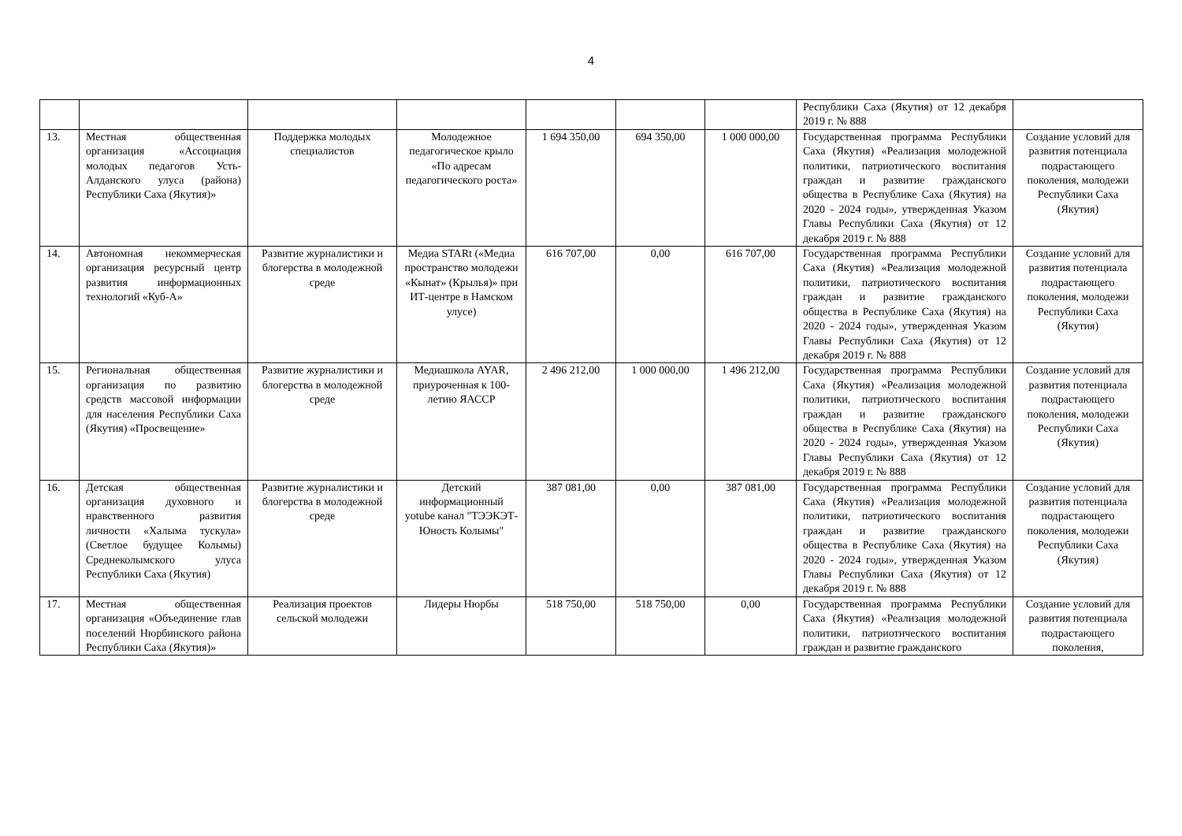4
| | | | | | | | Республики Саха (Якутия) от 12 декабря 2019 г. № 888 | |
| 13. | Местная общественная организация «Ассоциация молодых педагогов Усть-Алданского улуса (района) Республики Саха (Якутия)» | Поддержка молодых специалистов | Молодежное педагогическое крыло «По адресам педагогического роста» | 1 694 350,00 | 694 350,00 | 1 000 000,00 | Государственная программа Республики Саха (Якутия) «Реализация молодежной политики, патриотического воспитания граждан и развитие гражданского общества в Республике Саха (Якутия) на 2020 - 2024 годы», утвержденная Указом Главы Республики Саха (Якутия) от 12 декабря 2019 г. № 888 | Создание условий для развития потенциала подрастающего поколения, молодежи Республики Саха (Якутия) |
| 14. | Автономная некоммерческая организация ресурсный центр развития информационных технологий «Куб-А» | Развитие журналистики и блогерства в молодежной среде | Медиа STARt («Медиа пространство молодежи «Кынат» (Крылья)» при ИТ-центре в Намском улусе) | 616 707,00 | 0,00 | 616 707,00 | Государственная программа Республики Саха (Якутия) «Реализация молодежной политики, патриотического воспитания граждан и развитие гражданского общества в Республике Саха (Якутия) на 2020 - 2024 годы», утвержденная Указом Главы Республики Саха (Якутия) от 12 декабря 2019 г. № 888 | Создание условий для развития потенциала подрастающего поколения, молодежи Республики Саха (Якутия) |
| 15. | Региональная общественная организация по развитию средств массовой информации для населения Республики Саха (Якутия) «Просвещение» | Развитие журналистики и блогерства в молодежной среде | Медиашкола AYAR, приуроченная к 100-летию ЯАССР | 2 496 212,00 | 1 000 000,00 | 1 496 212,00 | Государственная программа Республики Саха (Якутия) «Реализация молодежной политики, патриотического воспитания граждан и развитие гражданского общества в Республике Саха (Якутия) на 2020 - 2024 годы», утвержденная Указом Главы Республики Саха (Якутия) от 12 декабря 2019 г. № 888 | Создание условий для развития потенциала подрастающего поколения, молодежи Республики Саха (Якутия) |
| 16. | Детская общественная организация духовного и нравственного развития личности «Халыма тускула» (Светлое будущее Колымы) Среднеколымского улуса Республики Саха (Якутия) | Развитие журналистики и блогерства в молодежной среде | Детский информационный yotube канал "ТЭЭКЭТ-Юность Колымы" | 387 081,00 | 0,00 | 387 081,00 | Государственная программа Республики Саха (Якутия) «Реализация молодежной политики, патриотического воспитания граждан и развитие гражданского общества в Республике Саха (Якутия) на 2020 - 2024 годы», утвержденная Указом Главы Республики Саха (Якутия) от 12 декабря 2019 г. № 888 | Создание условий для развития потенциала подрастающего поколения, молодежи Республики Саха (Якутия) |
| 17. | Местная общественная организация «Объединение глав поселений Нюрбинского района Республики Саха (Якутия)» | Реализация проектов сельской молодежи | Лидеры Нюрбы | 518 750,00 | 518 750,00 | 0,00 | Государственная программа Республики Саха (Якутия) «Реализация молодежной политики, патриотического воспитания граждан и развитие гражданского | Создание условий для развития потенциала подрастающего поколения, |